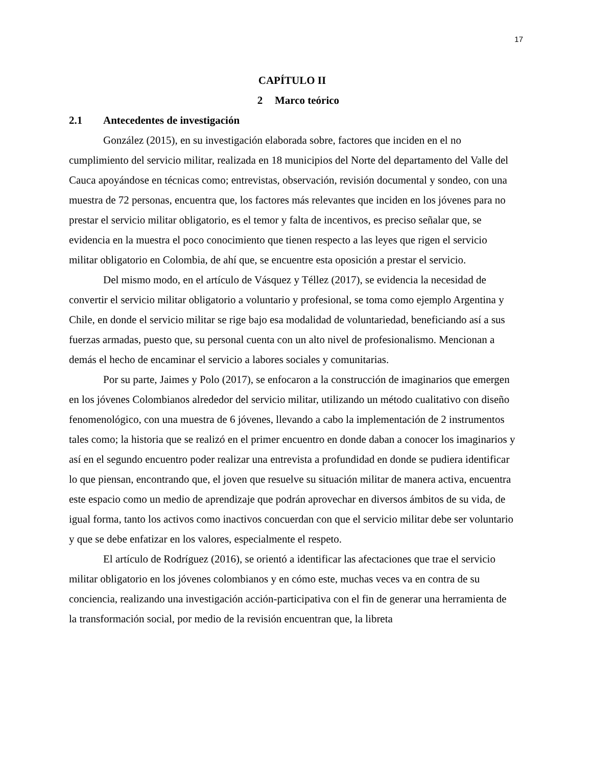17
CAPÍTULO II
2 Marco teórico
2.1 Antecedentes de investigación
González (2015), en su investigación elaborada sobre, factores que inciden en el no cumplimiento del servicio militar, realizada en 18 municipios del Norte del departamento del Valle del Cauca apoyándose en técnicas como; entrevistas, observación, revisión documental y sondeo, con una muestra de 72 personas, encuentra que, los factores más relevantes que inciden en los jóvenes para no prestar el servicio militar obligatorio, es el temor y falta de incentivos, es preciso señalar que, se evidencia en la muestra el poco conocimiento que tienen respecto a las leyes que rigen el servicio militar obligatorio en Colombia, de ahí que, se encuentre esta oposición a prestar el servicio.
Del mismo modo, en el artículo de Vásquez y Téllez (2017), se evidencia la necesidad de convertir el servicio militar obligatorio a voluntario y profesional, se toma como ejemplo Argentina y Chile, en donde el servicio militar se rige bajo esa modalidad de voluntariedad, beneficiando así a sus fuerzas armadas, puesto que, su personal cuenta con un alto nivel de profesionalismo. Mencionan a demás el hecho de encaminar el servicio a labores sociales y comunitarias.
Por su parte, Jaimes y Polo (2017), se enfocaron a la construcción de imaginarios que emergen en los jóvenes Colombianos alrededor del servicio militar, utilizando un método cualitativo con diseño fenomenológico, con una muestra de 6 jóvenes, llevando a cabo la implementación de 2 instrumentos tales como; la historia que se realizó en el primer encuentro en donde daban a conocer los imaginarios y así en el segundo encuentro poder realizar una entrevista a profundidad en donde se pudiera identificar lo que piensan, encontrando que, el joven que resuelve su situación militar de manera activa, encuentra este espacio como un medio de aprendizaje que podrán aprovechar en diversos ámbitos de su vida, de igual forma, tanto los activos como inactivos concuerdan con que el servicio militar debe ser voluntario y que se debe enfatizar en los valores, especialmente el respeto.
El artículo de Rodríguez (2016), se orientó a identificar las afectaciones que trae el servicio militar obligatorio en los jóvenes colombianos y en cómo este, muchas veces va en contra de su conciencia, realizando una investigación acción-participativa con el fin de generar una herramienta de la transformación social, por medio de la revisión encuentran que, la libreta